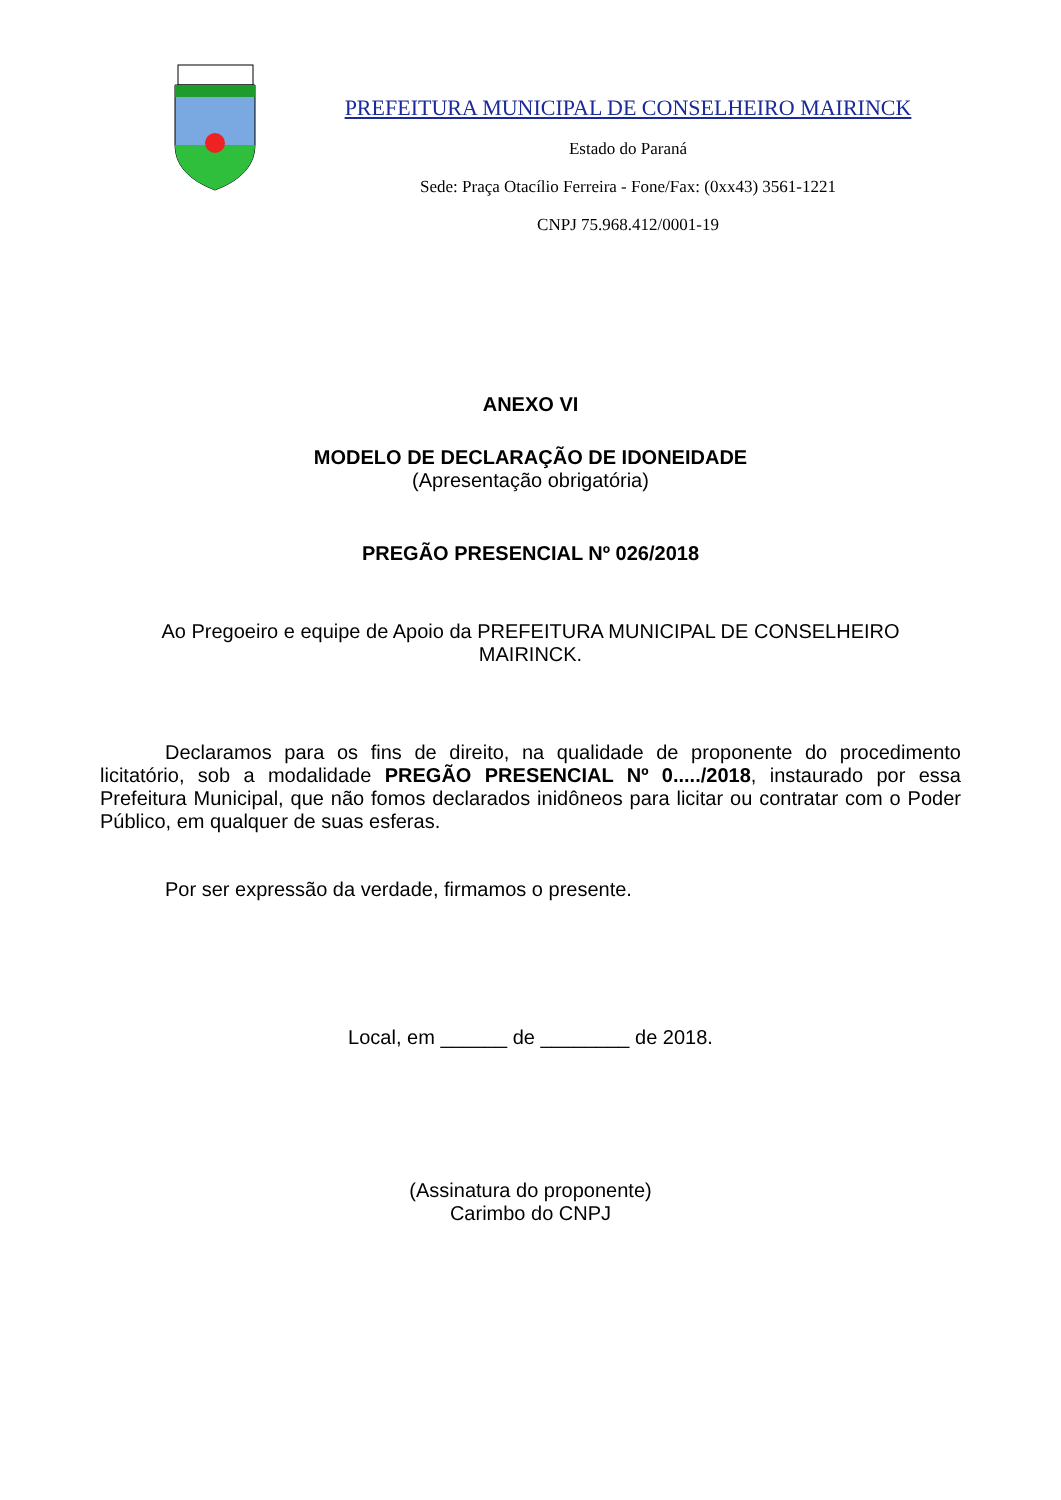PREFEITURA MUNICIPAL DE CONSELHEIRO MAIRINCK
Estado do Paraná
Sede: Praça Otacílio Ferreira - Fone/Fax: (0xx43) 3561-1221
CNPJ 75.968.412/0001-19
ANEXO VI
MODELO DE DECLARAÇÃO DE IDONEIDADE
(Apresentação obrigatória)
PREGÃO PRESENCIAL Nº 026/2018
Ao Pregoeiro e equipe de Apoio da PREFEITURA MUNICIPAL DE CONSELHEIRO
MAIRINCK.
Declaramos para os fins de direito, na qualidade de proponente do procedimento licitatório, sob a modalidade PREGÃO PRESENCIAL Nº 0...../2018, instaurado por essa Prefeitura Municipal, que não fomos declarados inidôneos para licitar ou contratar com o Poder Público, em qualquer de suas esferas.
Por ser expressão da verdade, firmamos o presente.
Local, em ______ de ________ de 2018.
(Assinatura do proponente)
Carimbo do CNPJ